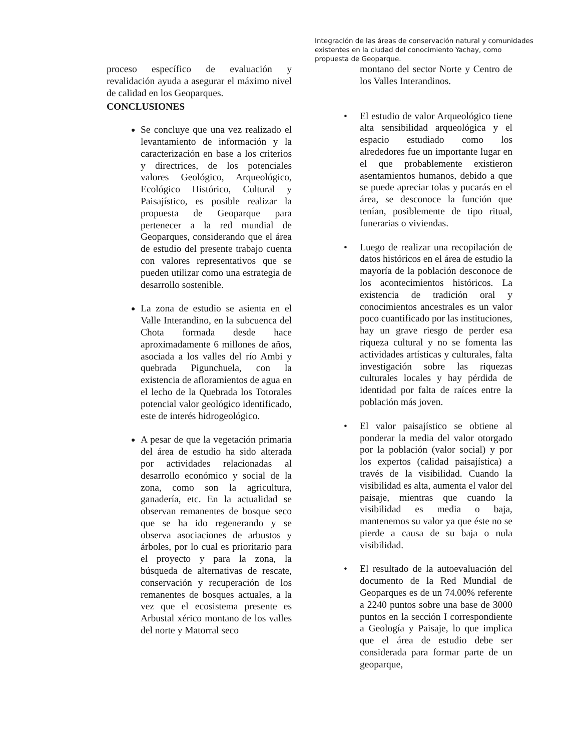Integración de las áreas de conservación natural y comunidades existentes en la ciudad del conocimiento Yachay, como propuesta de Geoparque.
proceso específico de evaluación y revalidación ayuda a asegurar el máximo nivel de calidad en los Geoparques.
CONCLUSIONES
Se concluye que una vez realizado el levantamiento de información y la caracterización en base a los criterios y directrices, de los potenciales valores Geológico, Arqueológico, Ecológico Histórico, Cultural y Paisajístico, es posible realizar la propuesta de Geoparque para pertenecer a la red mundial de Geoparques, considerando que el área de estudio del presente trabajo cuenta con valores representativos que se pueden utilizar como una estrategia de desarrollo sostenible.
La zona de estudio se asienta en el Valle Interandino, en la subcuenca del Chota formada desde hace aproximadamente 6 millones de años, asociada a los valles del río Ambi y quebrada Pigunchuela, con la existencia de afloramientos de agua en el lecho de la Quebrada los Totorales potencial valor geológico identificado, este de interés hidrogeológico.
A pesar de que la vegetación primaria del área de estudio ha sido alterada por actividades relacionadas al desarrollo económico y social de la zona, como son la agricultura, ganadería, etc. En la actualidad se observan remanentes de bosque seco que se ha ido regenerando y se observa asociaciones de arbustos y árboles, por lo cual es prioritario para el proyecto y para la zona, la búsqueda de alternativas de rescate, conservación y recuperación de los remanentes de bosques actuales, a la vez que el ecosistema presente es Arbustal xérico montano de los valles del norte y Matorral seco
montano del sector Norte y Centro de los Valles Interandinos.
• El estudio de valor Arqueológico tiene alta sensibilidad arqueológica y el espacio estudiado como los alrededores fue un importante lugar en el que probablemente existieron asentamientos humanos, debido a que se puede apreciar tolas y pucarás en el área, se desconoce la función que tenían, posiblemente de tipo ritual, funerarias o viviendas.
• Luego de realizar una recopilación de datos históricos en el área de estudio la mayoría de la población desconoce de los acontecimientos históricos. La existencia de tradición oral y conocimientos ancestrales es un valor poco cuantificado por las instituciones, hay un grave riesgo de perder esa riqueza cultural y no se fomenta las actividades artísticas y culturales, falta investigación sobre las riquezas culturales locales y hay pérdida de identidad por falta de raíces entre la población más joven.
• El valor paisajístico se obtiene al ponderar la media del valor otorgado por la población (valor social) y por los expertos (calidad paisajística) a través de la visibilidad. Cuando la visibilidad es alta, aumenta el valor del paisaje, mientras que cuando la visibilidad es media o baja, mantenemos su valor ya que éste no se pierde a causa de su baja o nula visibilidad.
• El resultado de la autoevaluación del documento de la Red Mundial de Geoparques es de un 74.00% referente a 2240 puntos sobre una base de 3000 puntos en la sección I correspondiente a Geología y Paisaje, lo que implica que el área de estudio debe ser considerada para formar parte de un geoparque,